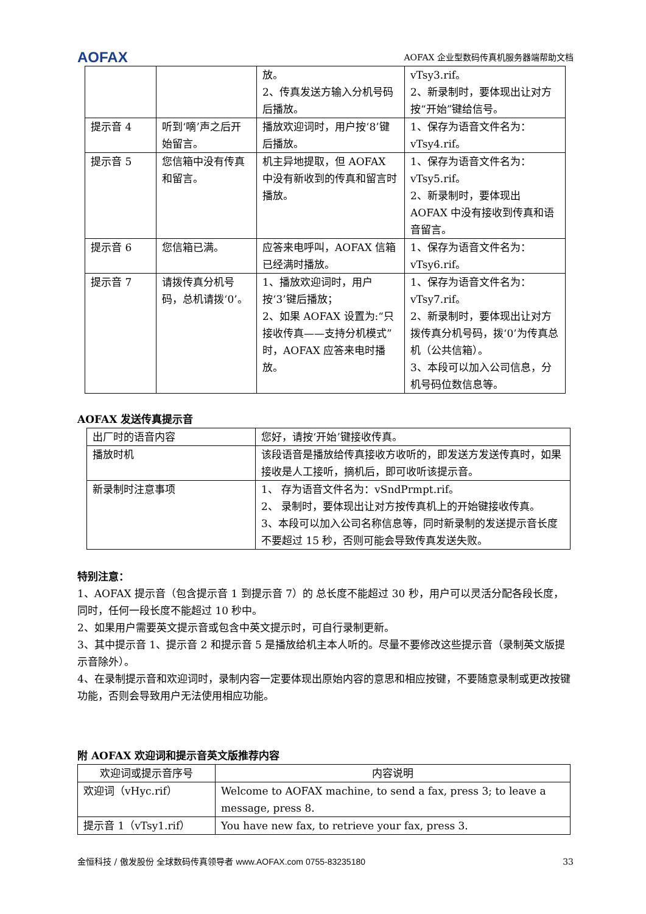AOFAX AOFAX 企业型数码传真机服务器端帮助文档
| | | 放。 2、传真发送方输入分机号码后播放。 | vTsy3.rif。 2、新录制时，要体现出让对方按“开始”键给信号。 |
| 提示音 4 | 听到‘嘀’声之后开始留言。 | 播放欢迎词时，用户按‘8’键后播放。 | 1、保存为语音文件名为：vTsy4.rif。 |
| 提示音 5 | 您信箱中没有传真和留言。 | 机主异地提取，但 AOFAX 中没有新收到的传真和留言时播放。 | 1、保存为语音文件名为：vTsy5.rif。 2、新录制时，要体现出 AOFAX 中没有接收到传真和语音留言。 |
| 提示音 6 | 您信箱已满。 | 应答来电呼叫，AOFAX 信箱已经满时播放。 | 1、保存为语音文件名为：vTsy6.rif。 |
| 提示音 7 | 请拨传真分机号码，总机请拨‘0’。 | 1、播放欢迎词时，用户按‘3’键后播放； 2、如果 AOFAX 设置为:“只接收传真——支持分机模式”时，AOFAX 应答来电时播放。 | 1、保存为语音文件名为：vTsy7.rif。 2、新录制时，要体现出让对方拨传真分机号码，拨‘0’为传真总机（公共信箱）。 3、本段可以加入公司信息，分机号码位数信息等。 |
AOFAX 发送传真提示音
| 出厂时的语音内容 | 您好，请按‘开始’键接收传真。 |
| 播放时机 | 该段语音是播放给传真接收方收听的，即发送方发送传真时，如果接收是人工接听，摘机后，即可收听该提示音。 |
| 新录制时注意事项 | 1、 存为语音文件名为：vSndPrmpt.rif。 2、 录制时，要体现出让对方按传真机上的开始键接收传真。 3、本段可以加入公司名称信息等，同时新录制的发送提示音长度不要超过 15 秒，否则可能会导致传真发送失败。 |
特别注意：
1、AOFAX 提示音（包含提示音 1 到提示音 7）的 总长度不能超过 30 秒，用户可以灵活分配各段长度，同时，任何一段长度不能超过 10 秒中。
2、如果用户需要英文提示音或包含中英文提示时，可自行录制更新。
3、其中提示音 1、提示音 2 和提示音 5 是播放给机主本人听的。尽量不要修改这些提示音（录制英文版提示音除外）。
4、在录制提示音和欢迎词时，录制内容一定要体现出原始内容的意思和相应按键，不要随意录制或更改按键功能，否则会导致用户无法使用相应功能。
附 AOFAX 欢迎词和提示音英文版推荐内容
| 欢迎词或提示音序号 | 内容说明 |
| --- | --- |
| 欢迎词（vHyc.rif） | Welcome to AOFAX machine, to send a fax, press 3; to leave a message, press 8. |
| 提示音 1（vTsy1.rif） | You have new fax, to retrieve your fax, press 3. |
金恒科技 / 傲发股份 全球数码传真领导者 www.AOFAX.com 0755-83235180 33